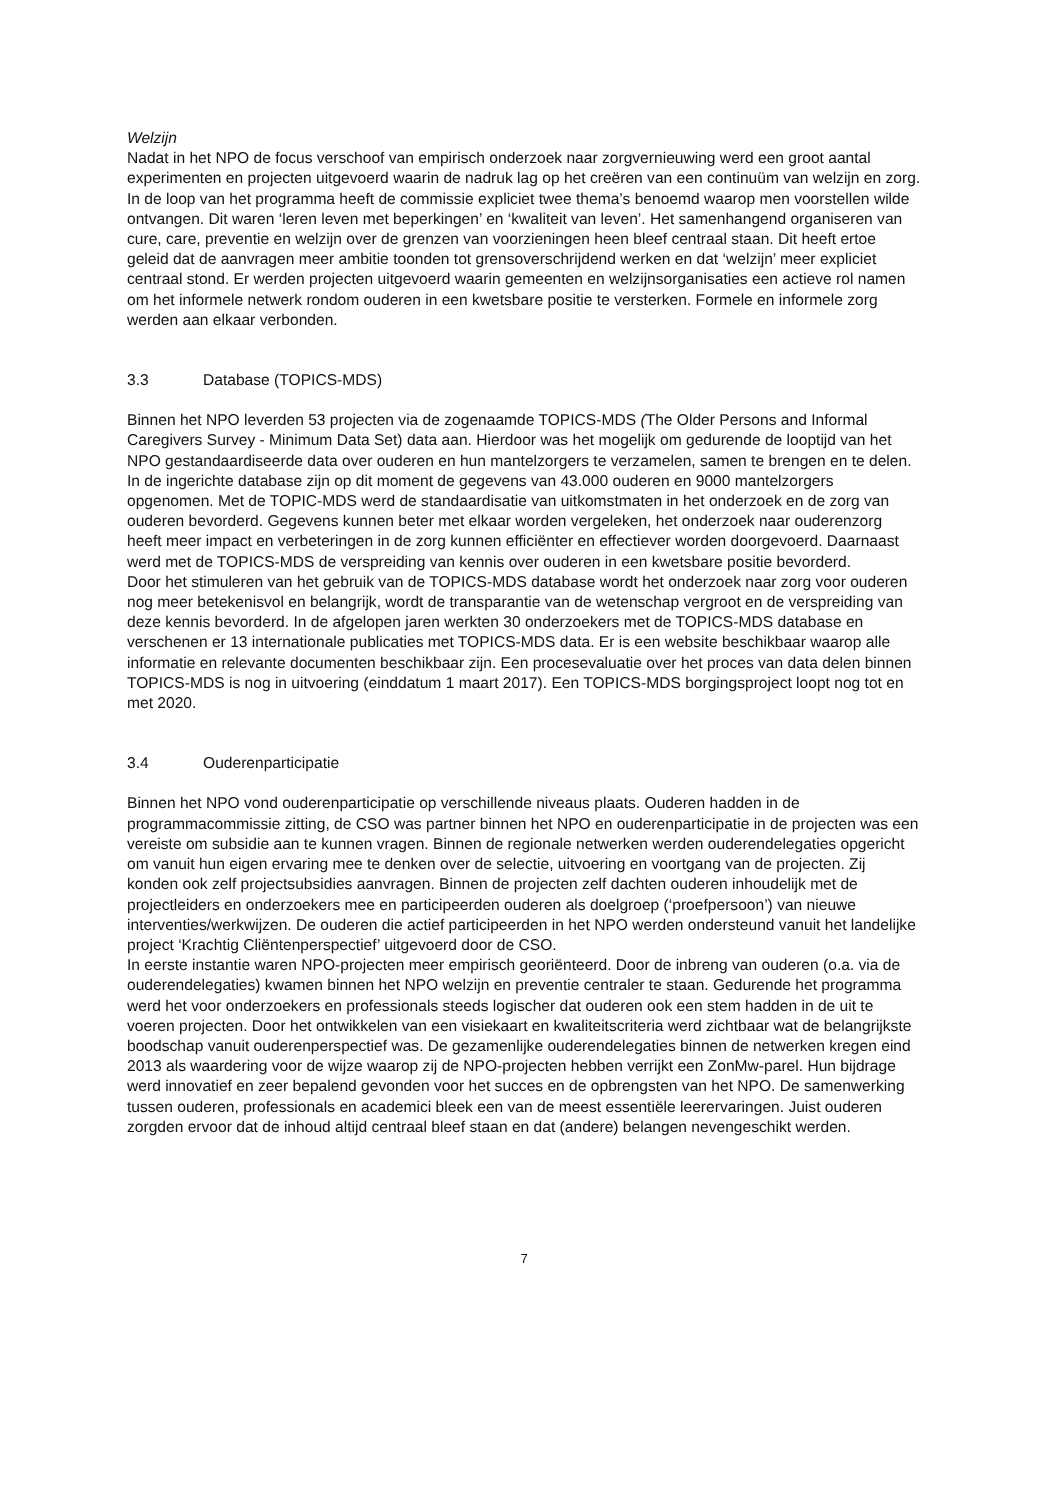Welzijn
Nadat in het NPO de focus verschoof van empirisch onderzoek naar zorgvernieuwing werd een groot aantal experimenten en projecten uitgevoerd waarin de nadruk lag op het creëren van een continuüm van welzijn en zorg. In de loop van het programma heeft de commissie expliciet twee thema’s benoemd waarop men voorstellen wilde ontvangen. Dit waren ‘leren leven met beperkingen’ en ‘kwaliteit van leven’. Het samenhangend organiseren van cure, care, preventie en welzijn over de grenzen van voorzieningen heen bleef centraal staan. Dit heeft ertoe geleid dat de aanvragen meer ambitie toonden tot grensoverschrijdend werken en dat ‘welzijn’ meer expliciet centraal stond. Er werden projecten uitgevoerd waarin gemeenten en welzijnsorganisaties een actieve rol namen om het informele netwerk rondom ouderen in een kwetsbare positie te versterken. Formele en informele zorg werden aan elkaar verbonden.
3.3 Database (TOPICS-MDS)
Binnen het NPO leverden 53 projecten via de zogenaamde TOPICS-MDS (The Older Persons and Informal Caregivers Survey - Minimum Data Set) data aan. Hierdoor was het mogelijk om gedurende de looptijd van het NPO gestandaardiseerde data over ouderen en hun mantelzorgers te verzamelen, samen te brengen en te delen. In de ingerichte database zijn op dit moment de gegevens van 43.000 ouderen en 9000 mantelzorgers opgenomen. Met de TOPIC-MDS werd de standaardisatie van uitkomstmaten in het onderzoek en de zorg van ouderen bevorderd. Gegevens kunnen beter met elkaar worden vergeleken, het onderzoek naar ouderenzorg heeft meer impact en verbeteringen in de zorg kunnen efficiënter en effectiever worden doorgevoerd. Daarnaast werd met de TOPICS-MDS de verspreiding van kennis over ouderen in een kwetsbare positie bevorderd.
Door het stimuleren van het gebruik van de TOPICS-MDS database wordt het onderzoek naar zorg voor ouderen nog meer betekenisvol en belangrijk, wordt de transparantie van de wetenschap vergroot en de verspreiding van deze kennis bevorderd. In de afgelopen jaren werkten 30 onderzoekers met de TOPICS-MDS database en verschenen er 13 internationale publicaties met TOPICS-MDS data. Er is een website beschikbaar waarop alle informatie en relevante documenten beschikbaar zijn. Een procesevaluatie over het proces van data delen binnen TOPICS-MDS is nog in uitvoering (einddatum 1 maart 2017). Een TOPICS-MDS borgingsproject loopt nog tot en met 2020.
3.4 Ouderenparticipatie
Binnen het NPO vond ouderenparticipatie op verschillende niveaus plaats. Ouderen hadden in de programmacommissie zitting, de CSO was partner binnen het NPO en ouderenparticipatie in de projecten was een vereiste om subsidie aan te kunnen vragen. Binnen de regionale netwerken werden ouderendelegaties opgericht om vanuit hun eigen ervaring mee te denken over de selectie, uitvoering en voortgang van de projecten. Zij konden ook zelf projectsubsidies aanvragen. Binnen de projecten zelf dachten ouderen inhoudelijk met de projectleiders en onderzoekers mee en participeerden ouderen als doelgroep (‘proefpersoon’) van nieuwe interventies/werkwijzen. De ouderen die actief participeerden in het NPO werden ondersteund vanuit het landelijke project ‘Krachtig Cliëntenperspectief’ uitgevoerd door de CSO.
In eerste instantie waren NPO-projecten meer empirisch georiënteerd. Door de inbreng van ouderen (o.a. via de ouderendelegaties) kwamen binnen het NPO welzijn en preventie centraler te staan. Gedurende het programma werd het voor onderzoekers en professionals steeds logischer dat ouderen ook een stem hadden in de uit te voeren projecten. Door het ontwikkelen van een visiekaart en kwaliteitscriteria werd zichtbaar wat de belangrijkste boodschap vanuit ouderenperspectief was. De gezamenlijke ouderendelegaties binnen de netwerken kregen eind 2013 als waardering voor de wijze waarop zij de NPO-projecten hebben verrijkt een ZonMw-parel. Hun bijdrage werd innovatief en zeer bepalend gevonden voor het succes en de opbrengsten van het NPO. De samenwerking tussen ouderen, professionals en academici bleek een van de meest essentiële leerervaringen. Juist ouderen zorgden ervoor dat de inhoud altijd centraal bleef staan en dat (andere) belangen nevengeschikt werden.
7